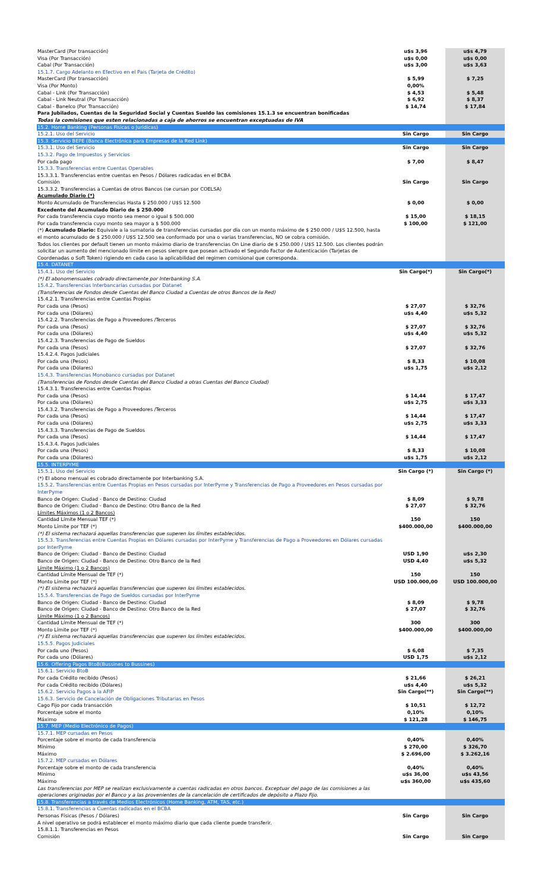| MasterCard (Por transacción) | u$s 3,96 | u$s 4,79 |
| Visa (Por Transacción) | u$s 0,00 | u$s 0,00 |
| Cabal (Por Transacción) | u$s 3,00 | u$s 3,63 |
| 15.1.7. Cargo Adelanto en Efectivo en el Pais (Tarjeta de Crédito) | | |
| MasterCard (Por transacción) | $ 5,99 | $ 7,25 |
| Visa (Por Monto) | 0,00% | |
| Cabal - Link (Por Transacción) | $ 4,53 | $ 5,48 |
| Cabal - Link Neutral (Por Transacción) | $ 6,92 | $ 8,37 |
| Cabal - Banelco (Por Transacción) | $ 14,74 | $ 17,84 |
| Para Jubilados, Cuentas de la Seguridad Social y Cuentas Sueldo las comisiones 15.1.3 se encuentran bonificadas | | |
| Todas la comisiones que esten relacionadas a caja de ahorros se encuentran exceptuadas de IVA | | |
| 15.2. Home Banking (Personas Fisicas o Juridicas) | | |
| 15.2.1. Uso del Servicio | Sin Cargo | Sin Cargo |
| 15.3. Servicio BEPE (Banca Electrónica para Empresas de la Red Link) | | |
| 15.3.1. Uso del Servicio | Sin Cargo | Sin Cargo |
| 15.3.2. Pago de Impuestos y Servicios | | |
| Por cada pago | $ 7,00 | $ 8,47 |
| 15.3.3. Transferencias entre Cuentas Operables | | |
| 15.3.3.1. Transferencias entre cuentas en Pesos / Dólares radicadas en el BCBA | | |
| Comisión | Sin Cargo | Sin Cargo |
| 15.3.3.2. Transferencias a Cuentas de otros Bancos (se cursan por COELSA) | | |
| Acumulado Diario (*) | | |
| Monto Acumulado de Transferencias Hasta $ 250.000 / U$S 12.500 | $ 0,00 | $ 0,00 |
| Excedente del Acumulado Diario de $ 250.000 | | |
| Por cada transferencia cuyo monto sea menor o igual $ 500.000 | $ 15,00 | $ 18,15 |
| Por cada transferencia cuyo monto sea mayor a $ 500.000 | $ 100,00 | $ 121,00 |
| (*) Acumulado Diario: Equivale a la sumatoria de transferencias cursadas por día con un monto máximo de $ 250.000 / U$S 12.500, hasta el monto acumulado de $ 250.000 / U$S 12.500 sea conformado por una o varias transferencias, NO se cobra comisión. Todos los clientes por default tienen un monto máximo diario de transferencias On Line diario de $ 250.000 / U$S 12.500. Los clientes podrán solicitar un aumento del mencionado límite en pesos siempre que posean activado el Segundo Factor de Autenticación (Tarjetas de Coordenadas o Soft Token) rigiendo en cada caso la aplicabilidad del regimen comisional que corresponda. | | |
| 15.4. DATANET | | |
| 15.4.1. Uso del Servicio | Sin Cargo(*) | Sin Cargo(*) |
| (*) El abonomensuales cobrado directamente por Interbanking S.A. | | |
| 15.4.2. Transferencias Interbancarias cursadas por Datanet | | |
| (Transferencias de Fondos desde Cuentas del Banco Ciudad a Cuentas de otros Bancos de la Red) | | |
| 15.4.2.1. Transferencias entre Cuentas Propias | | |
| Por cada una (Pesos) | $ 27,07 | $ 32,76 |
| Por cada una (Dólares) | u$s 4,40 | u$s 5,32 |
| 15.4.2.2. Transferencias de Pago a Proveedores /Terceros | | |
| Por cada una (Pesos) | $ 27,07 | $ 32,76 |
| Por cada una (Dólares) | u$s 4,40 | u$s 5,32 |
| 15.4.2.3. Transferencias de Pago de Sueldos | | |
| Por cada una (Pesos) | $ 27,07 | $ 32,76 |
| 15.4.2.4. Pagos Judiciales | | |
| Por cada una (Pesos) | $ 8,33 | $ 10,08 |
| Por cada una (Dólares) | u$s 1,75 | u$s 2,12 |
| 15.4.3. Transferencias Monobanco cursadas por Datanet | | |
| (Transferencias de Fondos desde Cuentas del Banco Ciudad a otras Cuentas del Banco Ciudad) | | |
| 15.4.3.1. Transferencias entre Cuentas Propias | | |
| Por cada una (Pesos) | $ 14,44 | $ 17,47 |
| Por cada una (Dólares) | u$s 2,75 | u$s 3,33 |
| 15.4.3.2. Transferencias de Pago a Proveedores /Terceros | | |
| Por cada una (Pesos) | $ 14,44 | $ 17,47 |
| Por cada una (Dólares) | u$s 2,75 | u$s 3,33 |
| 15.4.3.3. Transferencias de Pago de Sueldos | | |
| Por cada una (Pesos) | $ 14,44 | $ 17,47 |
| 15.4.3.4. Pagos Judiciales | | |
| Por cada una (Pesos) | $ 8,33 | $ 10,08 |
| Por cada una (Dólares) | u$s 1,75 | u$s 2,12 |
| 15.5. INTERPYME | | |
| 15.5.1. Uso del Servicio | Sin Cargo (*) | Sin Cargo (*) |
| (*) El abono mensual es cobrado directamente por Interbanking S.A. | | |
| 15.5.2. Transferencias entre Cuentas Propias en Pesos cursadas por InterPyme y Transferencias de Pago a Proveedores en Pesos cursadas por InterPyme | | |
| Banco de Origen: Ciudad - Banco de Destino: Ciudad | $ 8,09 | $ 9,78 |
| Banco de Origen: Ciudad - Banco de Destino: Otro Banco de la Red | $ 27,07 | $ 32,76 |
| Límites Máximos (1 o 2 Bancos) | | |
| Cantidad Límite Mensual TEF (*) | 150 | 150 |
| Monto Límite por TEF (*) | $400.000,00 | $400.000,00 |
| (*) El sistema rechazará aquellas transferencias que superen los límites establecidos. | | |
| 15.5.3. Transferencias entre Cuentas Propias en Dólares cursadas por InterPyme y Transferencias de Pago a Proveedores en Dólares cursadas por InterPyme | | |
| Banco de Origen: Ciudad - Banco de Destino: Ciudad | USD 1,90 | u$s 2,30 |
| Banco de Origen: Ciudad - Banco de Destino: Otro Banco de la Red | USD 4,40 | u$s 5,32 |
| Límite Máximo (1 o 2 Bancos) | | |
| Cantidad Límite Mensual de TEF (*) | 150 | 150 |
| Monto Límite por TEF (*) | USD 100.000,00 | USD 100.000,00 |
| (*) El sistema rechazará aquellas transferencias que superen los límites establecidos. | | |
| 15.5.4. Transferencias de Pago de Sueldos cursadas por InterPyme | | |
| Banco de Origen: Ciudad - Banco de Destino: Ciudad | $ 8,09 | $ 9,78 |
| Banco de Origen: Ciudad - Banco de Destino: Otro Banco de la Red | $ 27,07 | $ 32,76 |
| Límite Máximo (1 o 2 Bancos) | | |
| Cantidad Límite Mensual de TEF (*) | 300 | 300 |
| Monto Límite por TEF (*) | $400.000,00 | $400.000,00 |
| (*) El sistema rechazará aquellas transferencias que superen los límites establecidos. | | |
| 15.5.5. Pagos Judiciales | | |
| Por cada uno (Pesos) | $ 6,08 | $ 7,35 |
| Por cada uno (Dólares) | USD 1,75 | u$s 2,12 |
| 15.6. Offering Pagos BtoB(Bussines to Bussines) | | |
| 15.6.1. Servicio BtoB | | |
| Por cada Crédito recibido (Pesos) | $ 21,66 | $ 26,21 |
| Por cada Crédito recibido (Dólares) | u$s 4,40 | u$s 5,32 |
| 15.6.2. Servicio Pagos a la AFIP | Sin Cargo(**) | Sin Cargo(**) |
| 15.6.3. Servicio de Cancelación de Obligaciones Tributarias en Pesos | | |
| Cago Fijo por cada transacción | $ 10,51 | $ 12,72 |
| Porcentaje sobre el monto | 0,10% | 0,10% |
| Máximo | $ 121,28 | $ 146,75 |
| 15.7. MEP (Medio Electrónico de Pagos) | | |
| 15.7.1. MEP cursadas en Pesos | | |
| Porcentaje sobre el monto de cada transferencia | 0,40% | 0,40% |
| Mínimo | $ 270,00 | $ 326,70 |
| Máximo | $ 2.696,00 | $ 3.262,16 |
| 15.7.2. MEP cursadas en Dólares | | |
| Porcentaje sobre el monto de cada transferencia | 0,40% | 0,40% |
| Mínimo | u$s 36,00 | u$s 43,56 |
| Máximo | u$s 360,00 | u$s 435,60 |
| Las transferencias por MEP se realizan exclusivamente a cuentas radicadas en otros bancos. Exceptuar del pago de las comisiones a las operaciones originadas por el Banco y a las provenientes de la cancelación de certificados de depósito a Plazo Fijo. | | |
| 15.8. Transferencias a través de Medios Electrónicos (Home Banking, ATM, TAS, etc.) | | |
| 15.8.1. Transferencias a Cuentas radicadas en el BCBA | | |
| Personas Físicas (Pesos / Dólares) | Sin Cargo | Sin Cargo |
| A nivel operativo se podrá establecer el monto máximo diario que cada cliente puede transferir. | | |
| 15.8.1.1. Transferencias en Pesos | | |
| Comisión | Sin Cargo | Sin Cargo |